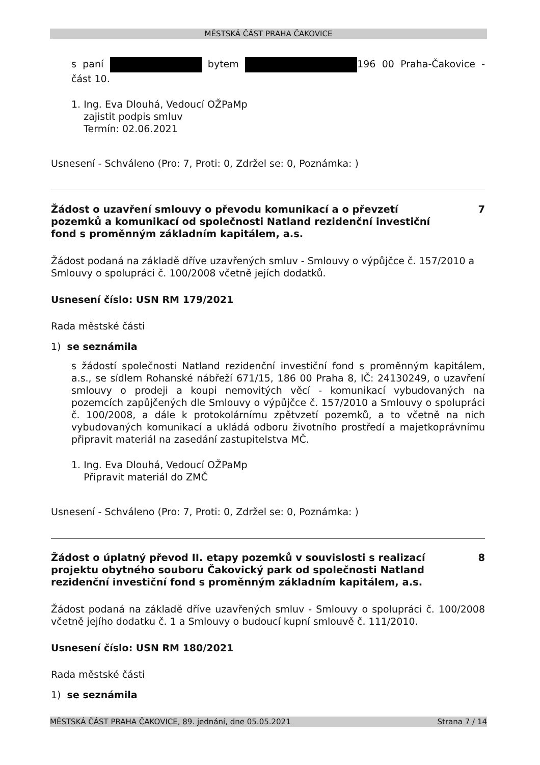MĚSTSKÁ ČÁST PRAHA ČAKOVICE
s paní bytem 196 00 Praha-Čakovice - část 10.
1. Ing. Eva Dlouhá, Vedoucí OŽPaMp
zajistit podpis smluv
Termín: 02.06.2021
Usnesení - Schváleno (Pro: 7, Proti: 0, Zdržel se: 0, Poznámka: )
Žádost o uzavření smlouvy o převodu komunikací a o převzetí pozemků a komunikací od společnosti Natland rezidenční investiční fond s proměnným základním kapitálem, a.s. 7
Žádost podaná na základě dříve uzavřených smluv - Smlouvy o výpůjčce č. 157/2010 a Smlouvy o spolupráci č. 100/2008 včetně jejích dodatků.
Usnesení číslo: USN RM 179/2021
Rada městské části
1) se seznámila
s žádostí společnosti Natland rezidenční investiční fond s proměnným kapitálem, a.s., se sídlem Rohanské nábřeží 671/15, 186 00 Praha 8, IČ: 24130249, o uzavření smlouvy o prodeji a koupi nemovitých věcí - komunikací vybudovaných na pozemcích zapůjčených dle Smlouvy o výpůjčce č. 157/2010 a Smlouvy o spolupráci č. 100/2008, a dále k protokolárnímu zpětvzetí pozemků, a to včetně na nich vybudovaných komunikací a ukládá odboru životního prostředí a majetkoprávnímu připravit materiál na zasedání zastupitelstva MČ.
1. Ing. Eva Dlouhá, Vedoucí OŽPaMp
Připravit materiál do ZMČ
Usnesení - Schváleno (Pro: 7, Proti: 0, Zdržel se: 0, Poznámka: )
Žádost o úplatný převod II. etapy pozemků v souvislosti s realizací projektu obytného souboru Čakovický park od společnosti Natland rezidenční investiční fond s proměnným základním kapitálem, a.s. 8
Žádost podaná na základě dříve uzavřených smluv - Smlouvy o spolupráci č. 100/2008 včetně jejího dodatku č. 1 a Smlouvy o budoucí kupní smlouvě č. 111/2010.
Usnesení číslo: USN RM 180/2021
Rada městské části
1) se seznámila
MĚSTSKÁ ČÁST PRAHA ČAKOVICE, 89. jednání, dne 05.05.2021 Strana 7 / 14